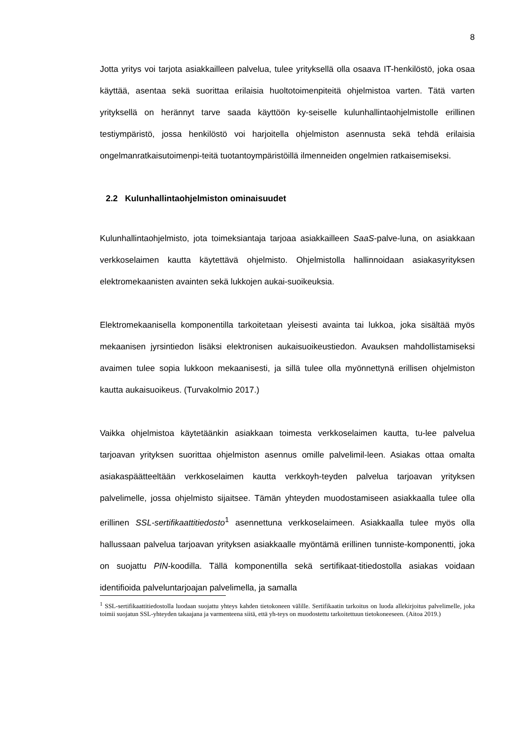8
Jotta yritys voi tarjota asiakkailleen palvelua, tulee yrityksellä olla osaava IT-henkilöstö, joka osaa käyttää, asentaa sekä suorittaa erilaisia huoltotoimenpiteitä ohjelmistoa varten. Tätä varten yrityksellä on herännyt tarve saada käyttöön ky-seiselle kulunhallintaohjelmistolle erillinen testiympäristö, jossa henkilöstö voi harjoitella ohjelmiston asennusta sekä tehdä erilaisia ongelmanratkaisutoimenpi-teitä tuotantoympäristöillä ilmenneiden ongelmien ratkaisemiseksi.
2.2 Kulunhallintaohjelmiston ominaisuudet
Kulunhallintaohjelmisto, jota toimeksiantaja tarjoaa asiakkailleen SaaS-palve-luna, on asiakkaan verkkoselaimen kautta käytettävä ohjelmisto. Ohjelmistolla hallinnoidaan asiakasyrityksen elektromekaanisten avainten sekä lukkojen aukai-suoikeuksia.
Elektromekaanisella komponentilla tarkoitetaan yleisesti avainta tai lukkoa, joka sisältää myös mekaanisen jyrsintiedon lisäksi elektronisen aukaisuoikeustiedon. Avauksen mahdollistamiseksi avaimen tulee sopia lukkoon mekaanisesti, ja sillä tulee olla myönnettynä erillisen ohjelmiston kautta aukaisuoikeus. (Turvakolmio 2017.)
Vaikka ohjelmistoa käytetäänkin asiakkaan toimesta verkkoselaimen kautta, tu-lee palvelua tarjoavan yrityksen suorittaa ohjelmiston asennus omille palvelimil-leen. Asiakas ottaa omalta asiakaspäätteeltään verkkoselaimen kautta verkkoyh-teyden palvelua tarjoavan yrityksen palvelimelle, jossa ohjelmisto sijaitsee. Tämän yhteyden muodostamiseen asiakkaalla tulee olla erillinen SSL-sertifikaattitiedosto<sup>1</sup> asennettuna verkkoselaimeen. Asiakkaalla tulee myös olla hallussaan palvelua tarjoavan yrityksen asiakkaalle myöntämä erillinen tunniste-komponentti, joka on suojattu PIN-koodilla. Tällä komponentilla sekä sertifikaat-titiedostolla asiakas voidaan identifioida palveluntarjoajan palvelimella, ja samalla
<sup>1</sup> SSL-sertifikaattitiedostolla luodaan suojattu yhteys kahden tietokoneen välille. Sertifikaatin tarkoitus on luoda allekirjoitus palvelimelle, joka toimii suojatun SSL-yhteyden takaajana ja varmenteena siitä, että yh-teys on muodostettu tarkoitettuun tietokoneeseen. (Aitoa 2019.)